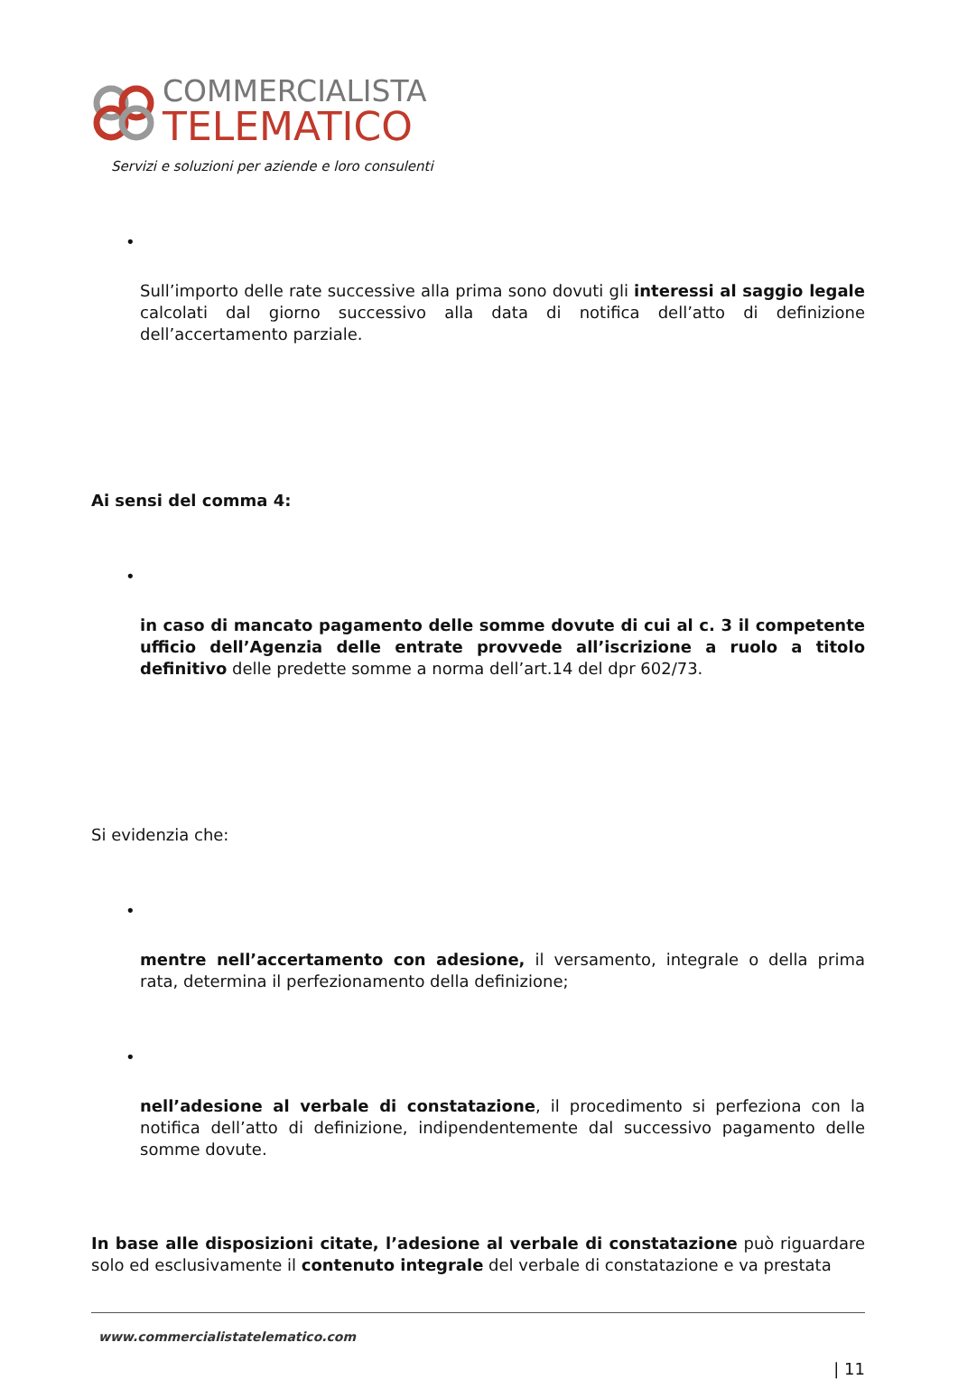COMMERCIALISTA
TELEMATICO
Servizi e soluzioni per aziende e loro consulenti
•
Sull’importo delle rate successive alla prima sono dovuti gli interessi al saggio legale calcolati dal giorno successivo alla data di notifica dell’atto di definizione dell’accertamento parziale.
Ai sensi del comma 4:
•
in caso di mancato pagamento delle somme dovute di cui al c. 3 il competente ufficio dell’Agenzia delle entrate provvede all’iscrizione a ruolo a titolo definitivo delle predette somme a norma dell’art.14 del dpr 602/73.
Si evidenzia che:
•
mentre nell’accertamento con adesione, il versamento, integrale o della prima rata, determina il perfezionamento della definizione;
•
nell’adesione al verbale di constatazione, il procedimento si perfeziona con la notifica dell’atto di definizione, indipendentemente dal successivo pagamento delle somme dovute.
In base alle disposizioni citate, l’adesione al verbale di constatazione può riguardare solo ed esclusivamente il contenuto integrale del verbale di constatazione e va prestata
www.commercialistatelematico.com
| 11